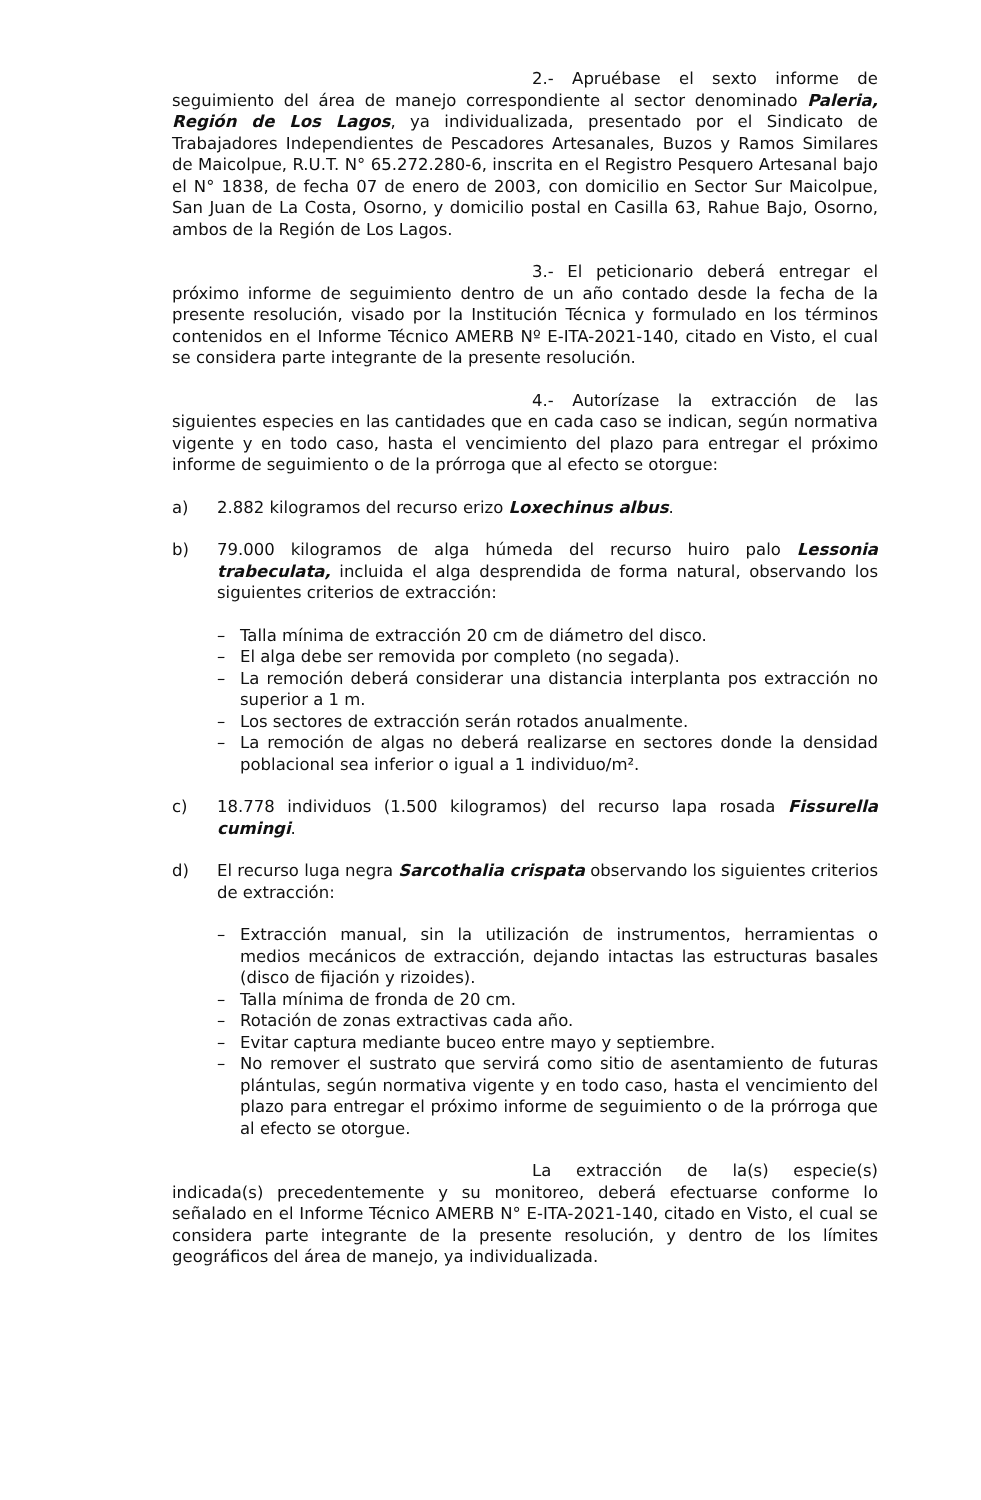2.- Apruébase el sexto informe de seguimiento del área de manejo correspondiente al sector denominado Paleria, Región de Los Lagos, ya individualizada, presentado por el Sindicato de Trabajadores Independientes de Pescadores Artesanales, Buzos y Ramos Similares de Maicolpue, R.U.T. N° 65.272.280-6, inscrita en el Registro Pesquero Artesanal bajo el N° 1838, de fecha 07 de enero de 2003, con domicilio en Sector Sur Maicolpue, San Juan de La Costa, Osorno, y domicilio postal en Casilla 63, Rahue Bajo, Osorno, ambos de la Región de Los Lagos.
3.- El peticionario deberá entregar el próximo informe de seguimiento dentro de un año contado desde la fecha de la presente resolución, visado por la Institución Técnica y formulado en los términos contenidos en el Informe Técnico AMERB Nº E-ITA-2021-140, citado en Visto, el cual se considera parte integrante de la presente resolución.
4.- Autorízase la extracción de las siguientes especies en las cantidades que en cada caso se indican, según normativa vigente y en todo caso, hasta el vencimiento del plazo para entregar el próximo informe de seguimiento o de la prórroga que al efecto se otorgue:
a) 2.882 kilogramos del recurso erizo Loxechinus albus.
b) 79.000 kilogramos de alga húmeda del recurso huiro palo Lessonia trabeculata, incluida el alga desprendida de forma natural, observando los siguientes criterios de extracción:
– Talla mínima de extracción 20 cm de diámetro del disco.
– El alga debe ser removida por completo (no segada).
– La remoción deberá considerar una distancia interplanta pos extracción no superior a 1 m.
– Los sectores de extracción serán rotados anualmente.
– La remoción de algas no deberá realizarse en sectores donde la densidad poblacional sea inferior o igual a 1 individuo/m².
c) 18.778 individuos (1.500 kilogramos) del recurso lapa rosada Fissurella cumingi.
d) El recurso luga negra Sarcothalia crispata observando los siguientes criterios de extracción:
– Extracción manual, sin la utilización de instrumentos, herramientas o medios mecánicos de extracción, dejando intactas las estructuras basales (disco de fijación y rizoides).
– Talla mínima de fronda de 20 cm.
– Rotación de zonas extractivas cada año.
– Evitar captura mediante buceo entre mayo y septiembre.
– No remover el sustrato que servirá como sitio de asentamiento de futuras plántulas, según normativa vigente y en todo caso, hasta el vencimiento del plazo para entregar el próximo informe de seguimiento o de la prórroga que al efecto se otorgue.
La extracción de la(s) especie(s) indicada(s) precedentemente y su monitoreo, deberá efectuarse conforme lo señalado en el Informe Técnico AMERB N° E-ITA-2021-140, citado en Visto, el cual se considera parte integrante de la presente resolución, y dentro de los límites geográficos del área de manejo, ya individualizada.